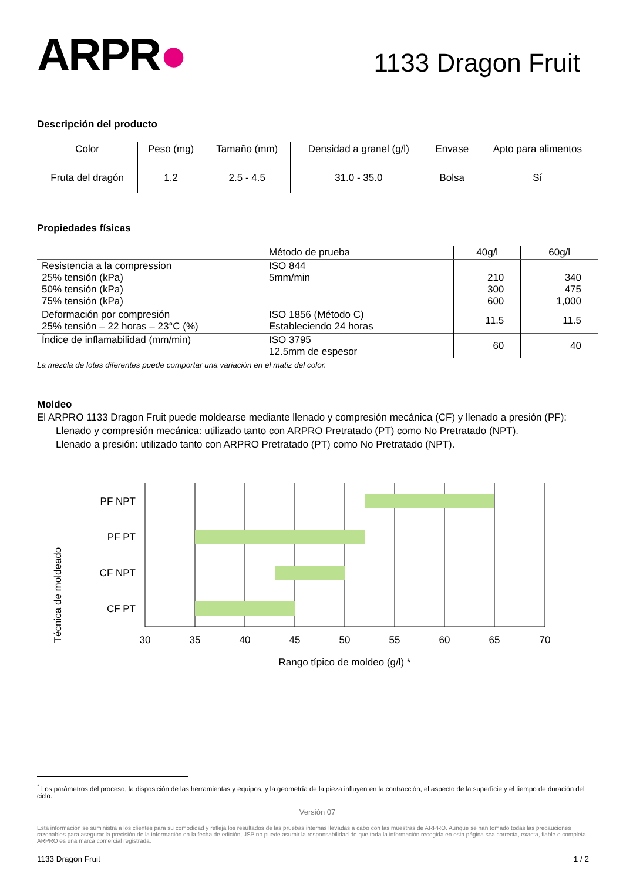ARPR●
1133 Dragon Fruit
Descripción del producto
| Color | Peso (mg) | Tamaño (mm) | Densidad a granel (g/l) | Envase | Apto para alimentos |
| --- | --- | --- | --- | --- | --- |
| Fruta del dragón | 1.2 | 2.5 - 4.5 | 31.0 - 35.0 | Bolsa | Sí |
Propiedades físicas
| | Método de prueba | 40g/l | 60g/l |
| Resistencia a la compression 25% tensión (kPa) 50% tensión (kPa) 75% tensión (kPa) | ISO 844 5mm/min | 210 300 600 | 340 475 1,000 |
| Deformación por compresión 25% tensión – 22 horas – 23°C (%) | ISO 1856 (Método C) Estableciendo 24 horas | 11.5 | 11.5 |
| Índice de inflamabilidad (mm/min) | ISO 3795 12.5mm de espesor | 60 | 40 |
La mezcla de lotes diferentes puede comportar una variación en el matiz del color.
Moldeo
El ARPRO 1133 Dragon Fruit puede moldearse mediante llenado y compresión mecánica (CF) y llenado a presión (PF):
Llenado y compresión mecánica: utilizado tanto con ARPRO Pretratado (PT) como No Pretratado (NPT).
Llenado a presión: utilizado tanto con ARPRO Pretratado (PT) como No Pretratado (NPT).
Técnica de moldeado
PF NPT
PF PT
CF NPT
CF PT
30
35
40
45
50
55
60
65
70
Rango típico de moldeo (g/l) *
<sup>*</sup> Los parámetros del proceso, la disposición de las herramientas y equipos, y la geometría de la pieza influyen en la contracción, el aspecto de la superficie y el tiempo de duración del ciclo.
Versión 07
Esta información se suministra a los clientes para su comodidad y refleja los resultados de las pruebas internas llevadas a cabo con las muestras de ARPRO. Aunque se han tomado todas las precauciones razonables para asegurar la precisión de la información en la fecha de edición, JSP no puede asumir la responsabilidad de que toda la información recogida en esta página sea correcta, exacta, fiable o completa. ARPRO es una marca comercial registrada.
1133 Dragon Fruit 1 / 2